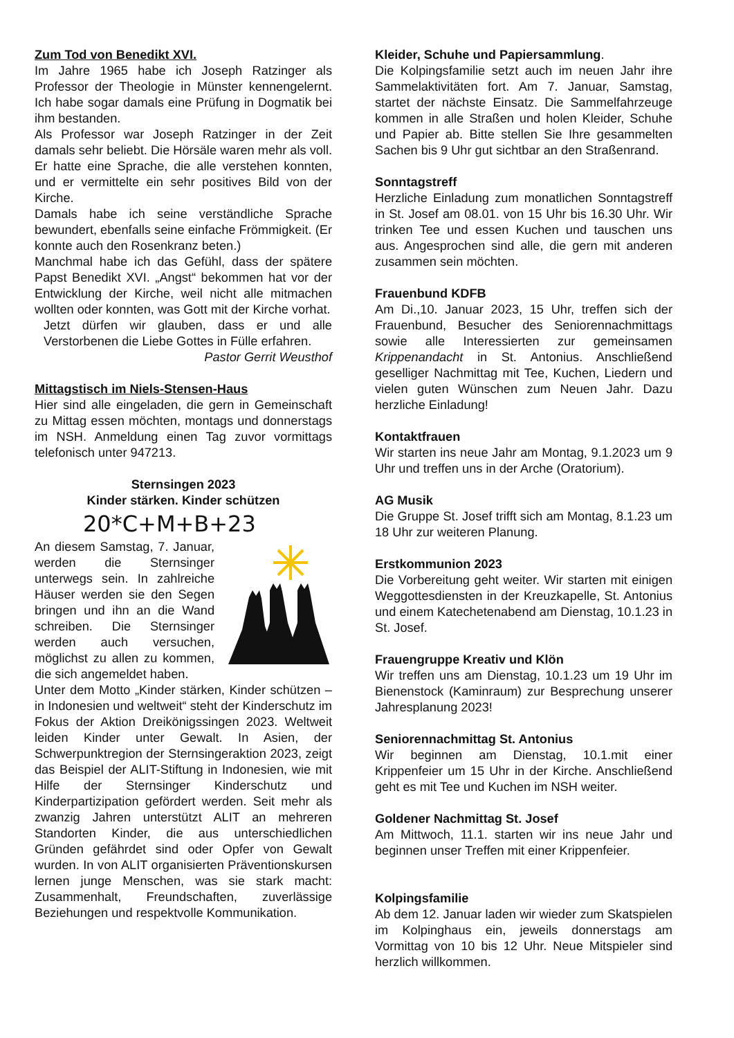Zum Tod von Benedikt XVI.
Im Jahre 1965 habe ich Joseph Ratzinger als Professor der Theologie in Münster kennengelernt. Ich habe sogar damals eine Prüfung in Dogmatik bei ihm bestanden.
Als Professor war Joseph Ratzinger in der Zeit damals sehr beliebt. Die Hörsäle waren mehr als voll. Er hatte eine Sprache, die alle verstehen konnten, und er vermittelte ein sehr positives Bild von der Kirche.
Damals habe ich seine verständliche Sprache bewundert, ebenfalls seine einfache Frömmigkeit. (Er konnte auch den Rosenkranz beten.)
Manchmal habe ich das Gefühl, dass der spätere Papst Benedikt XVI. „Angst“ bekommen hat vor der Entwicklung der Kirche, weil nicht alle mitmachen wollten oder konnten, was Gott mit der Kirche vorhat.
Jetzt dürfen wir glauben, dass er und alle Verstorbenen die Liebe Gottes in Fülle erfahren.
Pastor Gerrit Weusthof
Mittagstisch im Niels-Stensen-Haus
Hier sind alle eingeladen, die gern in Gemeinschaft zu Mittag essen möchten, montags und donnerstags im NSH. Anmeldung einen Tag zuvor vormittags telefonisch unter 947213.
Sternsingen 2023
Kinder stärken. Kinder schützen
20*C+M+B+23
An diesem Samstag, 7. Januar, werden die Sternsinger unterwegs sein. In zahlreiche Häuser werden sie den Segen bringen und ihn an die Wand schreiben. Die Sternsinger werden auch versuchen, möglichst zu allen zu kommen, die sich angemeldet haben.
Unter dem Motto „Kinder stärken, Kinder schützen – in Indonesien und weltweit“ steht der Kinderschutz im Fokus der Aktion Dreikönigssingen 2023. Weltweit leiden Kinder unter Gewalt. In Asien, der Schwerpunktregion der Sternsingeraktion 2023, zeigt das Beispiel der ALIT-Stiftung in Indonesien, wie mit Hilfe der Sternsinger Kinderschutz und Kinderpartizipation gefördert werden. Seit mehr als zwanzig Jahren unterstützt ALIT an mehreren Standorten Kinder, die aus unterschiedlichen Gründen gefährdet sind oder Opfer von Gewalt wurden. In von ALIT organisierten Präventionskursen lernen junge Menschen, was sie stark macht: Zusammenhalt, Freundschaften, zuverlässige Beziehungen und respektvolle Kommunikation.
Kleider, Schuhe und Papiersammlung.
Die Kolpingsfamilie setzt auch im neuen Jahr ihre Sammelaktivitäten fort. Am 7. Januar, Samstag, startet der nächste Einsatz. Die Sammelfahrzeuge kommen in alle Straßen und holen Kleider, Schuhe und Papier ab. Bitte stellen Sie Ihre gesammelten Sachen bis 9 Uhr gut sichtbar an den Straßenrand.
Sonntagstreff
Herzliche Einladung zum monatlichen Sonntagstreff in St. Josef am 08.01. von 15 Uhr bis 16.30 Uhr. Wir trinken Tee und essen Kuchen und tauschen uns aus. Angesprochen sind alle, die gern mit anderen zusammen sein möchten.
Frauenbund KDFB
Am Di.,10. Januar 2023, 15 Uhr, treffen sich der Frauenbund, Besucher des Seniorennachmittags sowie alle Interessierten zur gemeinsamen Krippenandacht in St. Antonius. Anschließend geselliger Nachmittag mit Tee, Kuchen, Liedern und vielen guten Wünschen zum Neuen Jahr. Dazu herzliche Einladung!
Kontaktfrauen
Wir starten ins neue Jahr am Montag, 9.1.2023 um 9 Uhr und treffen uns in der Arche (Oratorium).
AG Musik
Die Gruppe St. Josef trifft sich am Montag, 8.1.23 um 18 Uhr zur weiteren Planung.
Erstkommunion 2023
Die Vorbereitung geht weiter. Wir starten mit einigen Weggottesdiensten in der Kreuzkapelle, St. Antonius und einem Katechetenabend am Dienstag, 10.1.23 in St. Josef.
Frauengruppe Kreativ und Klön
Wir treffen uns am Dienstag, 10.1.23 um 19 Uhr im Bienenstock (Kaminraum) zur Besprechung unserer Jahresplanung 2023!
Seniorennachmittag St. Antonius
Wir beginnen am Dienstag, 10.1.mit einer Krippenfeier um 15 Uhr in der Kirche. Anschließend geht es mit Tee und Kuchen im NSH weiter.
Goldener Nachmittag St. Josef
Am Mittwoch, 11.1. starten wir ins neue Jahr und beginnen unser Treffen mit einer Krippenfeier.
Kolpingsfamilie
Ab dem 12. Januar laden wir wieder zum Skatspielen im Kolpinghaus ein, jeweils donnerstags am Vormittag von 10 bis 12 Uhr. Neue Mitspieler sind herzlich willkommen.